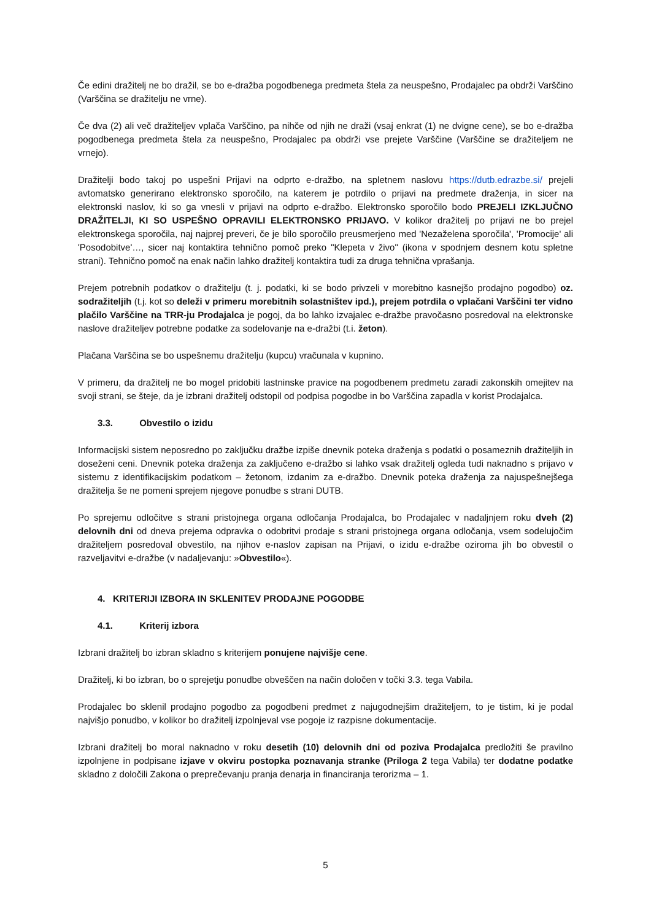Če edini dražitelj ne bo dražil, se bo e-dražba pogodbenega predmeta štela za neuspešno, Prodajalec pa obdrži Varščino (Varščina se dražitelju ne vrne).
Če dva (2) ali več dražiteljev vplača Varščino, pa nihče od njih ne draži (vsaj enkrat (1) ne dvigne cene), se bo e-dražba pogodbenega predmeta štela za neuspešno, Prodajalec pa obdrži vse prejete Varščine (Varščine se dražiteljem ne vrnejo).
Dražitelji bodo takoj po uspešni Prijavi na odprto e-dražbo, na spletnem naslovu https://dutb.edrazbe.si/ prejeli avtomatsko generirano elektronsko sporočilo, na katerem je potrdilo o prijavi na predmete draženja, in sicer na elektronski naslov, ki so ga vnesli v prijavi na odprto e-dražbo. Elektronsko sporočilo bodo PREJELI IZKLJUČNO DRAŽITELJI, KI SO USPEŠNO OPRAVILI ELEKTRONSKO PRIJAVO. V kolikor dražitelj po prijavi ne bo prejel elektronskega sporočila, naj najprej preveri, če je bilo sporočilo preusmerjeno med 'Nezaželena sporočila', 'Promocije' ali 'Posodobitve'…, sicer naj kontaktira tehnično pomoč preko "Klepeta v živo" (ikona v spodnjem desnem kotu spletne strani). Tehnično pomoč na enak način lahko dražitelj kontaktira tudi za druga tehnična vprašanja.
Prejem potrebnih podatkov o dražitelju (t. j. podatki, ki se bodo privzeli v morebitno kasnejšo prodajno pogodbo) oz. sodražiteljih (t.j. kot so deleži v primeru morebitnih solastništev ipd.), prejem potrdila o vplačani Varščini ter vidno plačilo Varščine na TRR-ju Prodajalca je pogoj, da bo lahko izvajalec e-dražbe pravočasno posredoval na elektronske naslove dražiteljev potrebne podatke za sodelovanje na e-dražbi (t.i. žeton).
Plačana Varščina se bo uspešnemu dražitelju (kupcu) vračunala v kupnino.
V primeru, da dražitelj ne bo mogel pridobiti lastninske pravice na pogodbenem predmetu zaradi zakonskih omejitev na svoji strani, se šteje, da je izbrani dražitelj odstopil od podpisa pogodbe in bo Varščina zapadla v korist Prodajalca.
3.3. Obvestilo o izidu
Informacijski sistem neposredno po zaključku dražbe izpiše dnevnik poteka draženja s podatki o posameznih dražiteljih in doseženi ceni. Dnevnik poteka draženja za zaključeno e-dražbo si lahko vsak dražitelj ogleda tudi naknadno s prijavo v sistemu z identifikacijskim podatkom – žetonom, izdanim za e-dražbo. Dnevnik poteka draženja za najuspešnejšega dražitelja še ne pomeni sprejem njegove ponudbe s strani DUTB.
Po sprejemu odločitve s strani pristojnega organa odločanja Prodajalca, bo Prodajalec v nadaljnjem roku dveh (2) delovnih dni od dneva prejema odpravka o odobritvi prodaje s strani pristojnega organa odločanja, vsem sodelujočim dražiteljem posredoval obvestilo, na njihov e-naslov zapisan na Prijavi, o izidu e-dražbe oziroma jih bo obvestil o razveljavitvi e-dražbe (v nadaljevanju: »Obvestilo«).
4. KRITERIJI IZBORA IN SKLENITEV PRODAJNE POGODBE
4.1. Kriterij izbora
Izbrani dražitelj bo izbran skladno s kriterijem ponujene najvišje cene.
Dražitelj, ki bo izbran, bo o sprejetju ponudbe obveščen na način določen v točki 3.3. tega Vabila.
Prodajalec bo sklenil prodajno pogodbo za pogodbeni predmet z najugodnejšim dražiteljem, to je tistim, ki je podal najvišjo ponudbo, v kolikor bo dražitelj izpolnjeval vse pogoje iz razpisne dokumentacije.
Izbrani dražitelj bo moral naknadno v roku desetih (10) delovnih dni od poziva Prodajalca predložiti še pravilno izpolnjene in podpisane izjave v okviru postopka poznavanja stranke (Priloga 2 tega Vabila) ter dodatne podatke skladno z določili Zakona o preprečevanju pranja denarja in financiranja terorizma – 1.
5